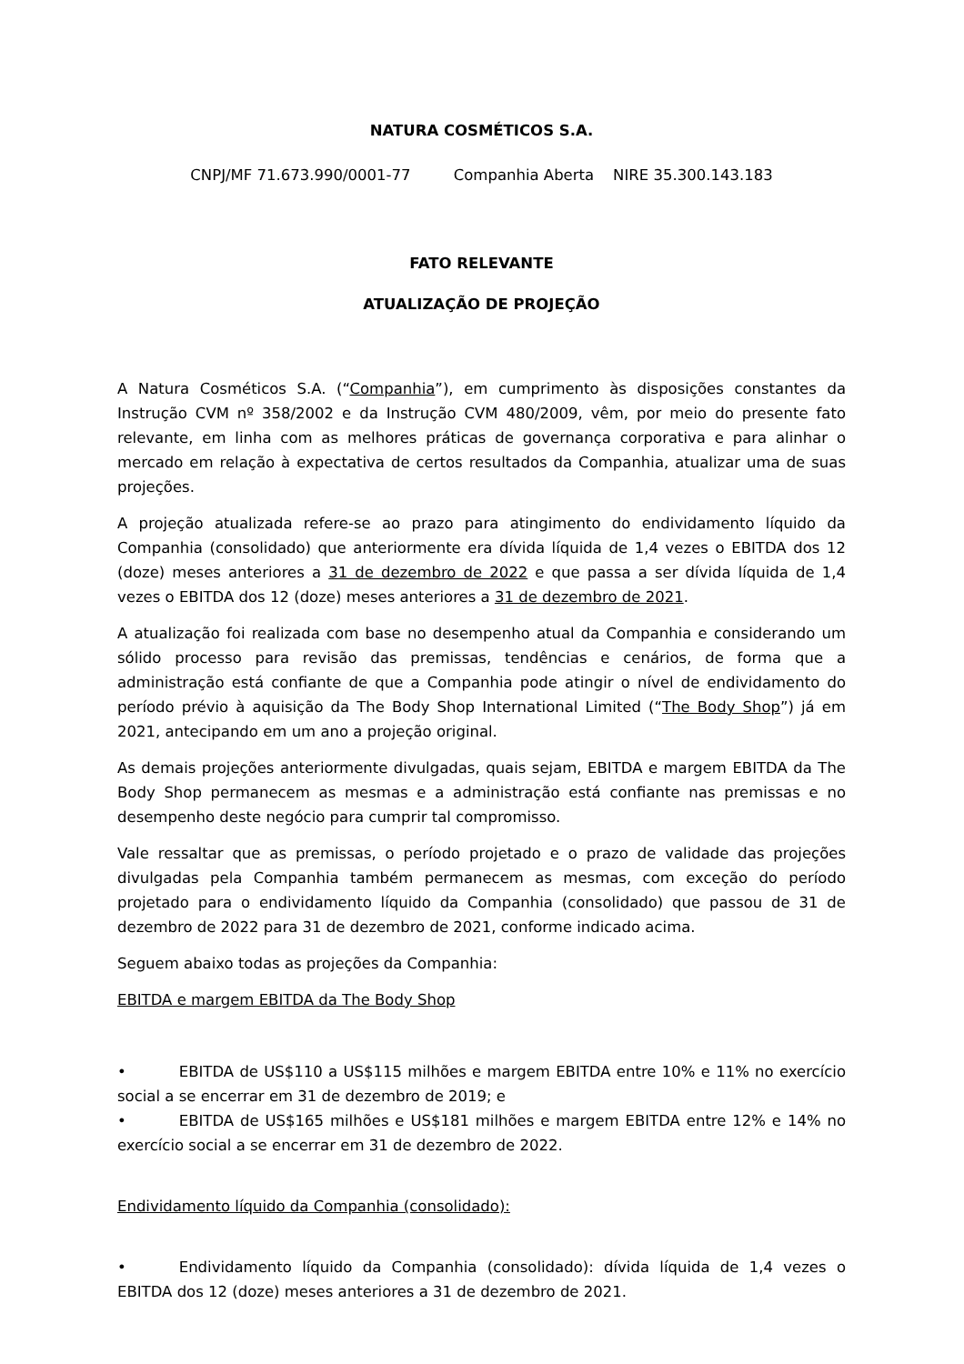NATURA COSMÉTICOS S.A.
CNPJ/MF 71.673.990/0001-77 Companhia Aberta NIRE 35.300.143.183
FATO RELEVANTE
ATUALIZAÇÃO DE PROJEÇÃO
A Natura Cosméticos S.A. (“Companhia”), em cumprimento às disposições constantes da Instrução CVM nº 358/2002 e da Instrução CVM 480/2009, vêm, por meio do presente fato relevante, em linha com as melhores práticas de governança corporativa e para alinhar o mercado em relação à expectativa de certos resultados da Companhia, atualizar uma de suas projeções.
A projeção atualizada refere-se ao prazo para atingimento do endividamento líquido da Companhia (consolidado) que anteriormente era dívida líquida de 1,4 vezes o EBITDA dos 12 (doze) meses anteriores a 31 de dezembro de 2022 e que passa a ser dívida líquida de 1,4 vezes o EBITDA dos 12 (doze) meses anteriores a 31 de dezembro de 2021.
A atualização foi realizada com base no desempenho atual da Companhia e considerando um sólido processo para revisão das premissas, tendências e cenários, de forma que a administração está confiante de que a Companhia pode atingir o nível de endividamento do período prévio à aquisição da The Body Shop International Limited (“The Body Shop”) já em 2021, antecipando em um ano a projeção original.
As demais projeções anteriormente divulgadas, quais sejam, EBITDA e margem EBITDA da The Body Shop permanecem as mesmas e a administração está confiante nas premissas e no desempenho deste negócio para cumprir tal compromisso.
Vale ressaltar que as premissas, o período projetado e o prazo de validade das projeções divulgadas pela Companhia também permanecem as mesmas, com exceção do período projetado para o endividamento líquido da Companhia (consolidado) que passou de 31 de dezembro de 2022 para 31 de dezembro de 2021, conforme indicado acima.
Seguem abaixo todas as projeções da Companhia:
EBITDA e margem EBITDA da The Body Shop
• EBITDA de US$110 a US$115 milhões e margem EBITDA entre 10% e 11% no exercício social a se encerrar em 31 de dezembro de 2019; e
• EBITDA de US$165 milhões e US$181 milhões e margem EBITDA entre 12% e 14% no exercício social a se encerrar em 31 de dezembro de 2022.
Endividamento líquido da Companhia (consolidado):
• Endividamento líquido da Companhia (consolidado): dívida líquida de 1,4 vezes o EBITDA dos 12 (doze) meses anteriores a 31 de dezembro de 2021.